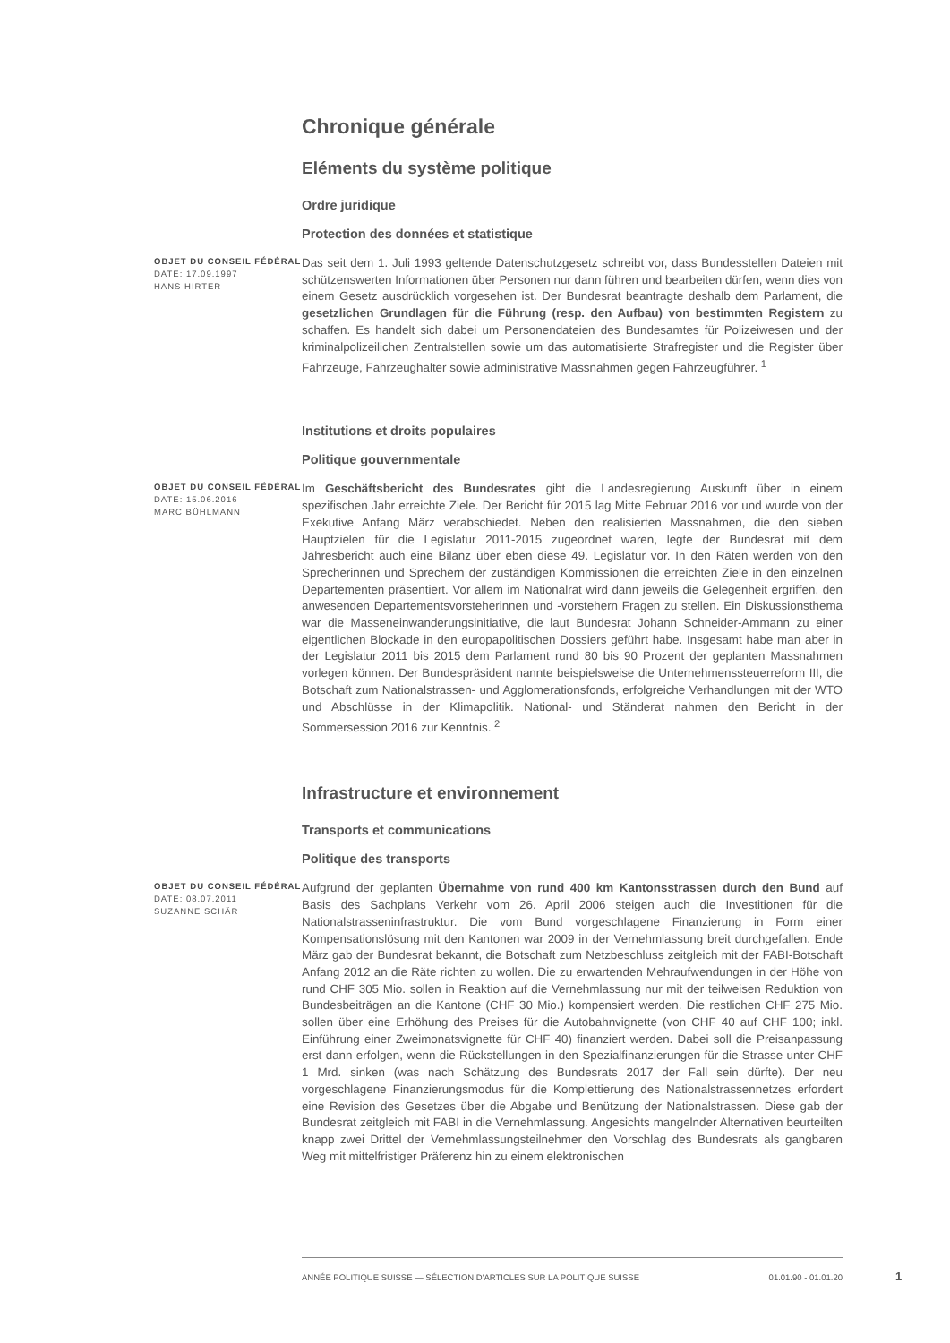Chronique générale
Eléments du système politique
Ordre juridique
Protection des données et statistique
OBJET DU CONSEIL FÉDÉRAL
DATE: 17.09.1997
HANS HIRTER
Das seit dem 1. Juli 1993 geltende Datenschutzgesetz schreibt vor, dass Bundesstellen Dateien mit schützenswerten Informationen über Personen nur dann führen und bearbeiten dürfen, wenn dies von einem Gesetz ausdrücklich vorgesehen ist. Der Bundesrat beantragte deshalb dem Parlament, die gesetzlichen Grundlagen für die Führung (resp. den Aufbau) von bestimmten Registern zu schaffen. Es handelt sich dabei um Personendateien des Bundesamtes für Polizeiwesen und der kriminalpolizeilichen Zentralstellen sowie um das automatisierte Strafregister und die Register über Fahrzeuge, Fahrzeughalter sowie administrative Massnahmen gegen Fahrzeugführer. <sup>1</sup>
Institutions et droits populaires
Politique gouvernmentale
OBJET DU CONSEIL FÉDÉRAL
DATE: 15.06.2016
MARC BÜHLMANN
Im Geschäftsbericht des Bundesrates gibt die Landesregierung Auskunft über in einem spezifischen Jahr erreichte Ziele. Der Bericht für 2015 lag Mitte Februar 2016 vor und wurde von der Exekutive Anfang März verabschiedet. Neben den realisierten Massnahmen, die den sieben Hauptzielen für die Legislatur 2011-2015 zugeordnet waren, legte der Bundesrat mit dem Jahresbericht auch eine Bilanz über eben diese 49. Legislatur vor. In den Räten werden von den Sprecherinnen und Sprechern der zuständigen Kommissionen die erreichten Ziele in den einzelnen Departementen präsentiert. Vor allem im Nationalrat wird dann jeweils die Gelegenheit ergriffen, den anwesenden Departementsvorsteherinnen und -vorstehern Fragen zu stellen. Ein Diskussionsthema war die Masseneinwanderungsinitiative, die laut Bundesrat Johann Schneider-Ammann zu einer eigentlichen Blockade in den europapolitischen Dossiers geführt habe. Insgesamt habe man aber in der Legislatur 2011 bis 2015 dem Parlament rund 80 bis 90 Prozent der geplanten Massnahmen vorlegen können. Der Bundespräsident nannte beispielsweise die Unternehmenssteuerreform III, die Botschaft zum Nationalstrassen- und Agglomerationsfonds, erfolgreiche Verhandlungen mit der WTO und Abschlüsse in der Klimapolitik. National- und Ständerat nahmen den Bericht in der Sommersession 2016 zur Kenntnis. <sup>2</sup>
Infrastructure et environnement
Transports et communications
Politique des transports
OBJET DU CONSEIL FÉDÉRAL
DATE: 08.07.2011
SUZANNE SCHÄR
Aufgrund der geplanten Übernahme von rund 400 km Kantonsstrassen durch den Bund auf Basis des Sachplans Verkehr vom 26. April 2006 steigen auch die Investitionen für die Nationalstrasseninfrastruktur. Die vom Bund vorgeschlagene Finanzierung in Form einer Kompensationslösung mit den Kantonen war 2009 in der Vernehmlassung breit durchgefallen. Ende März gab der Bundesrat bekannt, die Botschaft zum Netzbeschluss zeitgleich mit der FABI-Botschaft Anfang 2012 an die Räte richten zu wollen. Die zu erwartenden Mehraufwendungen in der Höhe von rund CHF 305 Mio. sollen in Reaktion auf die Vernehmlassung nur mit der teilweisen Reduktion von Bundesbeiträgen an die Kantone (CHF 30 Mio.) kompensiert werden. Die restlichen CHF 275 Mio. sollen über eine Erhöhung des Preises für die Autobahnvignette (von CHF 40 auf CHF 100; inkl. Einführung einer Zweimonatsvignette für CHF 40) finanziert werden. Dabei soll die Preisanpassung erst dann erfolgen, wenn die Rückstellungen in den Spezialfinanzierungen für die Strasse unter CHF 1 Mrd. sinken (was nach Schätzung des Bundesrats 2017 der Fall sein dürfte). Der neu vorgeschlagene Finanzierungsmodus für die Komplettierung des Nationalstrassennetzes erfordert eine Revision des Gesetzes über die Abgabe und Benützung der Nationalstrassen. Diese gab der Bundesrat zeitgleich mit FABI in die Vernehmlassung. Angesichts mangelnder Alternativen beurteilten knapp zwei Drittel der Vernehmlassungsteilnehmer den Vorschlag des Bundesrats als gangbaren Weg mit mittelfristiger Präferenz hin zu einem elektronischen
ANNÉE POLITIQUE SUISSE — SÉLECTION D'ARTICLES SUR LA POLITIQUE SUISSE 01.01.90 - 01.01.20
1